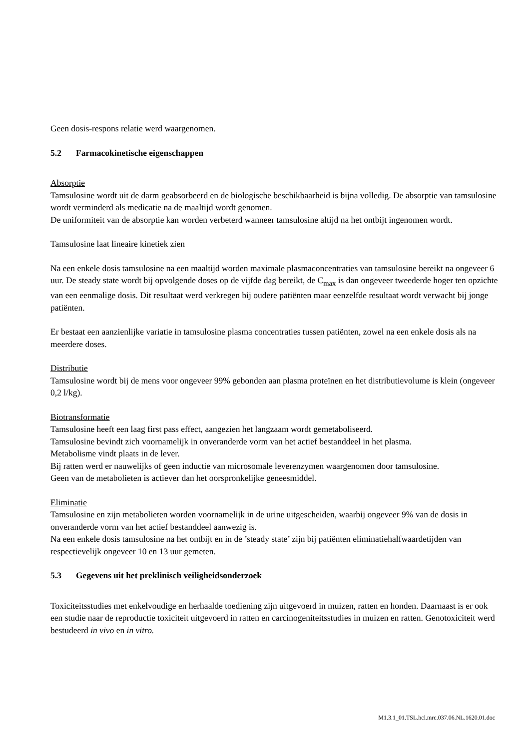Geen dosis-respons relatie werd waargenomen.
5.2 Farmacokinetische eigenschappen
Absorptie
Tamsulosine wordt uit de darm geabsorbeerd en de biologische beschikbaarheid is bijna volledig. De absorptie van tamsulosine wordt verminderd als medicatie na de maaltijd wordt genomen.
De uniformiteit van de absorptie kan worden verbeterd wanneer tamsulosine altijd na het ontbijt ingenomen wordt.
Tamsulosine laat lineaire kinetiek zien
Na een enkele dosis tamsulosine na een maaltijd worden maximale plasmaconcentraties van tamsulosine bereikt na ongeveer 6 uur. De steady state wordt bij opvolgende doses op de vijfde dag bereikt, de C<sub>max</sub> is dan ongeveer tweederde hoger ten opzichte van een eenmalige dosis. Dit resultaat werd verkregen bij oudere patiënten maar eenzelfde resultaat wordt verwacht bij jonge patiënten.
Er bestaat een aanzienlijke variatie in tamsulosine plasma concentraties tussen patiënten, zowel na een enkele dosis als na meerdere doses.
Distributie
Tamsulosine wordt bij de mens voor ongeveer 99% gebonden aan plasma proteïnen en het distributievolume is klein (ongeveer 0,2 l/kg).
Biotransformatie
Tamsulosine heeft een laag first pass effect, aangezien het langzaam wordt gemetaboliseerd.
Tamsulosine bevindt zich voornamelijk in onveranderde vorm van het actief bestanddeel in het plasma.
Metabolisme vindt plaats in de lever.
Bij ratten werd er nauwelijks of geen inductie van microsomale leverenzymen waargenomen door tamsulosine.
Geen van de metabolieten is actiever dan het oorspronkelijke geneesmiddel.
Eliminatie
Tamsulosine en zijn metabolieten worden voornamelijk in de urine uitgescheiden, waarbij ongeveer 9% van de dosis in onveranderde vorm van het actief bestanddeel aanwezig is.
Na een enkele dosis tamsulosine na het ontbijt en in de ’steady state’ zijn bij patiënten eliminatiehalfwaardetijden van respectievelijk ongeveer 10 en 13 uur gemeten.
5.3 Gegevens uit het preklinisch veiligheidsonderzoek
Toxiciteitsstudies met enkelvoudige en herhaalde toediening zijn uitgevoerd in muizen, ratten en honden. Daarnaast is er ook een studie naar de reproductie toxiciteit uitgevoerd in ratten en carcinogeniteitsstudies in muizen en ratten. Genotoxiciteit werd bestudeerd in vivo en in vitro.
M1.3.1_01.TSL.hcl.mrc.037.06.NL.1620.01.doc